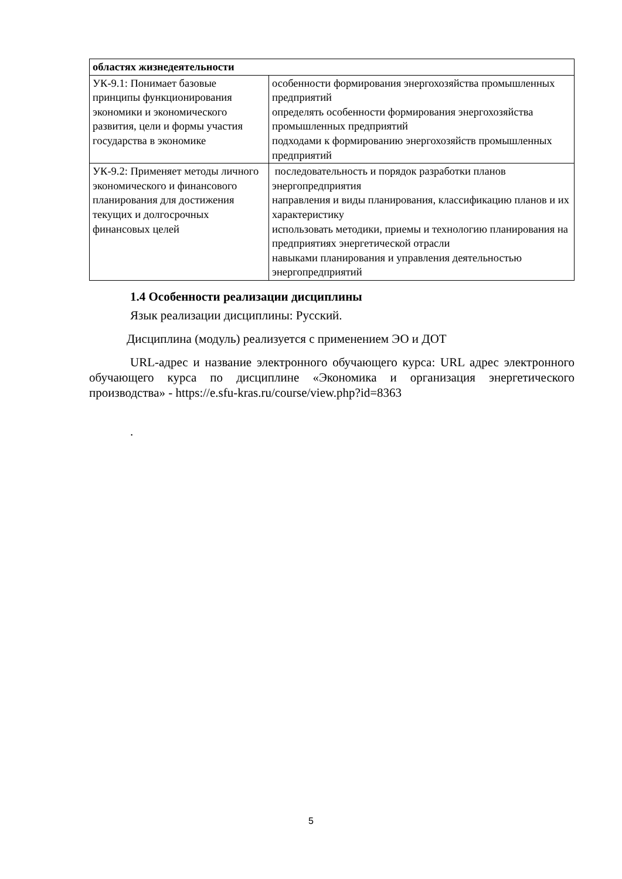| областях жизнедеятельности | |
| УК-9.1: Понимает базовые принципы функционирования экономики и экономического развития, цели и формы участия государства в экономике | особенности формирования энергохозяйства промышленных предприятий определять особенности формирования энергохозяйства промышленных предприятий подходами к формированию энергохозяйств промышленных предприятий |
| УК-9.2: Применяет методы личного экономического и финансового планирования для достижения текущих и долгосрочных финансовых целей | последовательность и порядок разработки планов энергопредприятия направления и виды планирования, классификацию планов и их характеристику использовать методики, приемы и технологию планирования на предприятиях энергетической отрасли навыками планирования и управления деятельностью энергопредприятий |
1.4 Особенности реализации дисциплины
Язык реализации дисциплины: Русский.
Дисциплина (модуль) реализуется с применением ЭО и ДОТ
URL-адрес и название электронного обучающего курса: URL адрес электронного обучающего курса по дисциплине «Экономика и организация энергетического производства» - https://e.sfu-kras.ru/course/view.php?id=8363
.
5